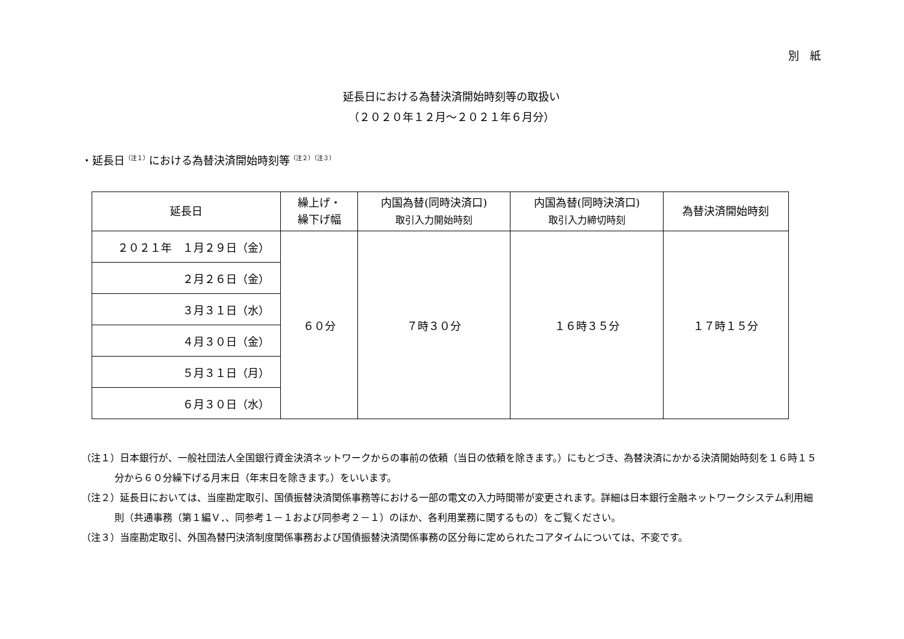別　紙
延長日における為替決済開始時刻等の取扱い
（２０２０年１２月～２０２１年６月分）
・延長日<sup>（注１）</sup>における為替決済開始時刻等<sup>（注２）（注３）</sup>
| 延長日 | 繰上げ・ 繰下げ幅 | 内国為替(同時決済口) 取引入力開始時刻 | 内国為替(同時決済口) 取引入力締切時刻 | 為替決済開始時刻 |
| --- | --- | --- | --- | --- |
| ２０２１年 １月２９日（金） | ６０分 | ７時３０分 | １６時３５分 | １７時１５分 |
| ２月２６日（金） | | | | |
| ３月３１日（水） | | | | |
| ４月３０日（金） | | | | |
| ５月３１日（月） | | | | |
| ６月３０日（水） | | | | |
（注１）日本銀行が、一般社団法人全国銀行資金決済ネットワークからの事前の依頼（当日の依頼を除きます。）にもとづき、為替決済にかかる決済開始時刻を１６時１５分から６０分繰下げる月末日（年末日を除きます。）をいいます。
（注２）延長日においては、当座勘定取引、国債振替決済関係事務等における一部の電文の入力時間帯が変更されます。詳細は日本銀行金融ネットワークシステム利用細則（共通事務（第１編Ｖ．、同参考１－１および同参考２－１）のほか、各利用業務に関するもの）をご覧ください。
（注３）当座勘定取引、外国為替円決済制度関係事務および国債振替決済関係事務の区分毎に定められたコアタイムについては、不変です。